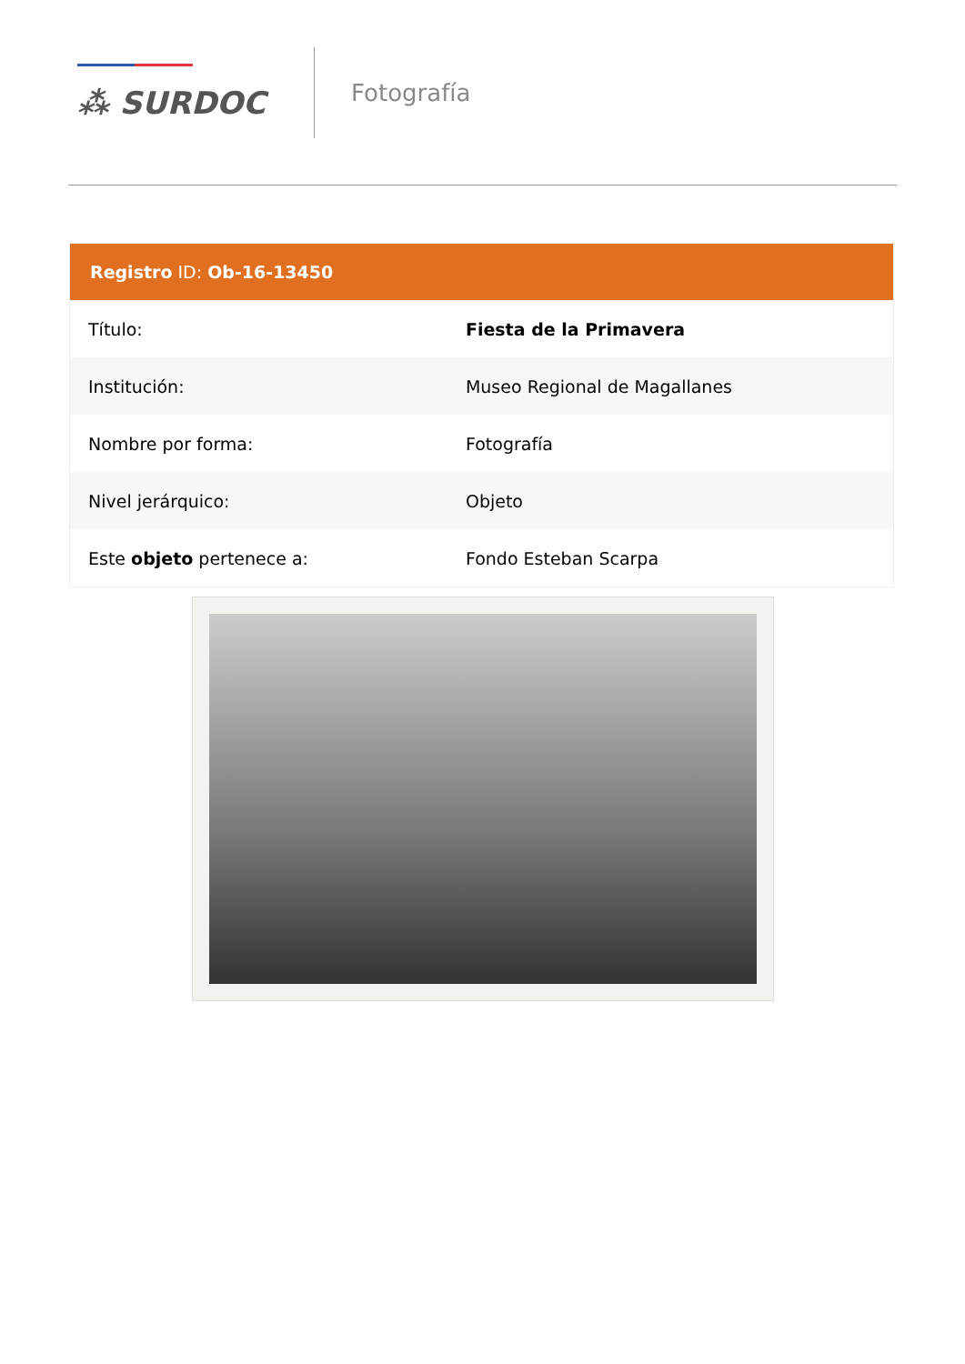⁂ SURDOC
Fotografía
| Registro ID: Ob-16-13450 | |
| --- | --- |
| Título: | Fiesta de la Primavera |
| Institución: | Museo Regional de Magallanes |
| Nombre por forma: | Fotografía |
| Nivel jerárquico: | Objeto |
| Este objeto pertenece a: | Fondo Esteban Scarpa |